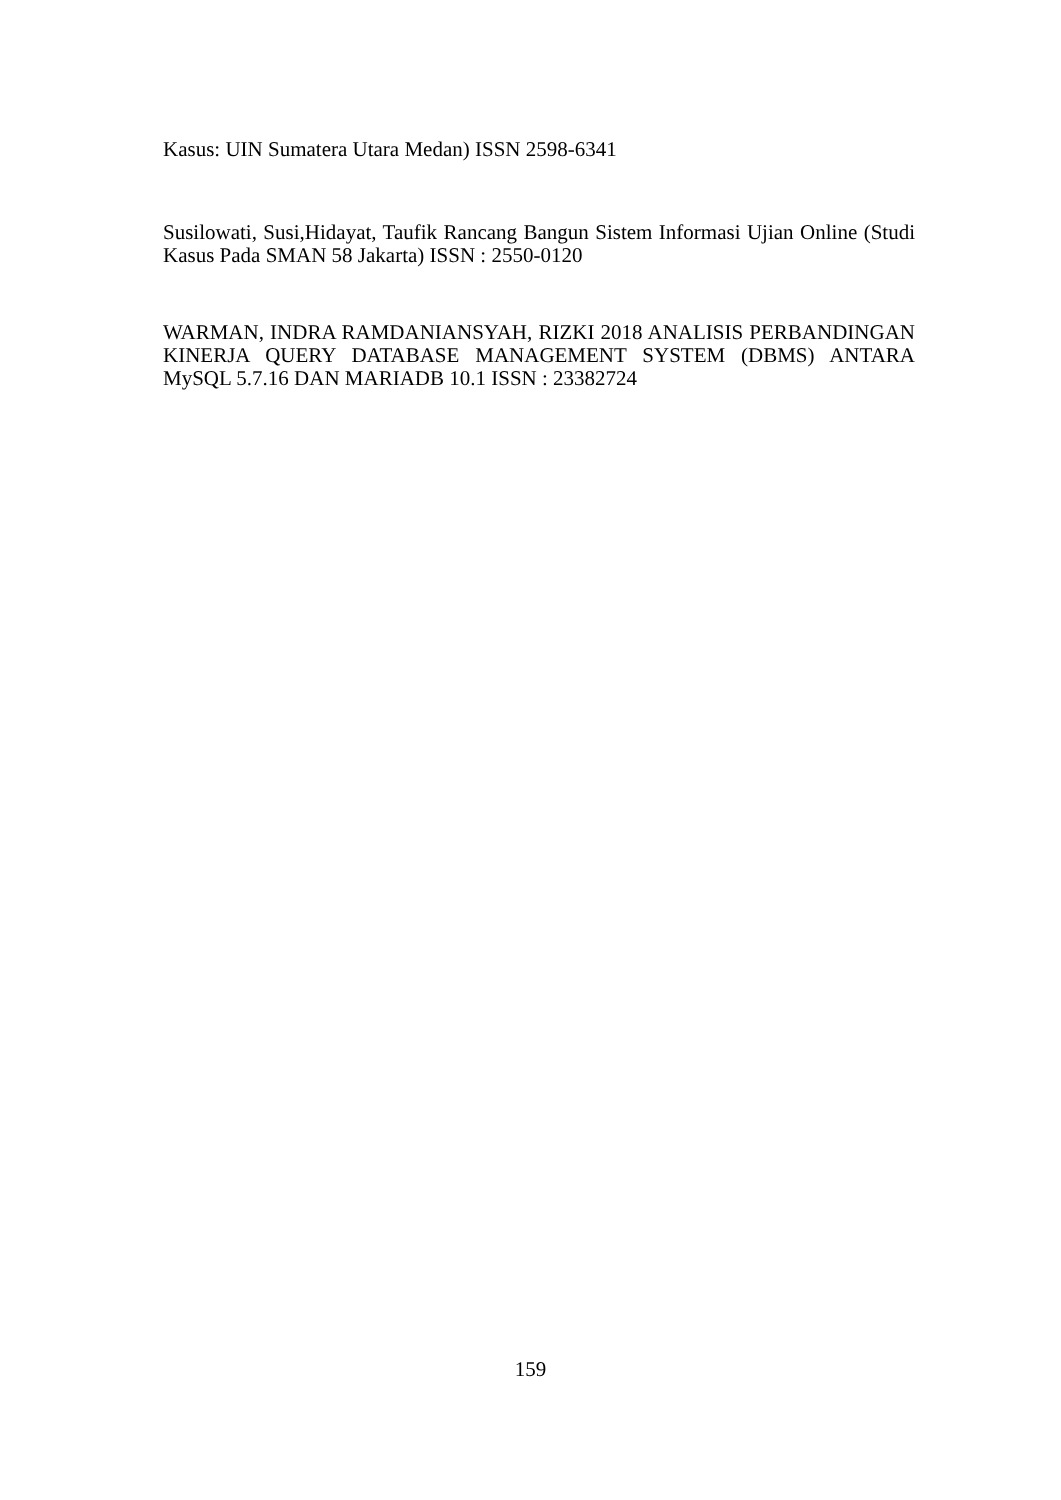Kasus: UIN Sumatera Utara Medan) ISSN 2598-6341
Susilowati, Susi,Hidayat, Taufik Rancang Bangun Sistem Informasi Ujian Online (Studi Kasus Pada SMAN 58 Jakarta) ISSN : 2550-0120
WARMAN, INDRA RAMDANIANSYAH, RIZKI 2018 ANALISIS PERBANDINGAN KINERJA QUERY DATABASE MANAGEMENT SYSTEM (DBMS) ANTARA MySQL 5.7.16 DAN MARIADB 10.1 ISSN : 23382724
159